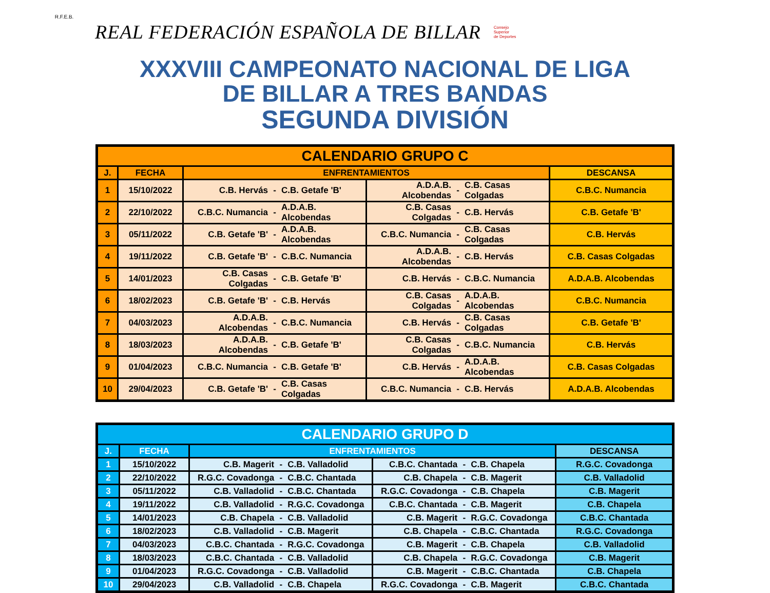R.F.E.B.
REAL FEDERACIÓN ESPAÑOLA DE BILLAR
Consejo
Superior
de Deportes
XXXVIII CAMPEONATO NACIONAL DE LIGA
DE BILLAR A TRES BANDAS
SEGUNDA DIVISIÓN
| CALENDARIO GRUPO C | | | | | | | | |
| --- | --- | --- | --- | --- | --- | --- | --- | --- |
| J. | FECHA | ENFRENTAMIENTOS | | | | | | DESCANSA |
| 1 | 15/10/2022 | C.B. Hervás | - | C.B. Getafe 'B' | A.D.A.B. Alcobendas | - | C.B. Casas Colgadas | C.B.C. Numancia |
| 2 | 22/10/2022 | C.B.C. Numancia | - | A.D.A.B. Alcobendas | C.B. Casas Colgadas | - | C.B. Hervás | C.B. Getafe 'B' |
| 3 | 05/11/2022 | C.B. Getafe 'B' | - | A.D.A.B. Alcobendas | C.B.C. Numancia | - | C.B. Casas Colgadas | C.B. Hervás |
| 4 | 19/11/2022 | C.B. Getafe 'B' | - | C.B.C. Numancia | A.D.A.B. Alcobendas | - | C.B. Hervás | C.B. Casas Colgadas |
| 5 | 14/01/2023 | C.B. Casas Colgadas | - | C.B. Getafe 'B' | C.B. Hervás | - | C.B.C. Numancia | A.D.A.B. Alcobendas |
| 6 | 18/02/2023 | C.B. Getafe 'B' | - | C.B. Hervás | C.B. Casas Colgadas | - | A.D.A.B. Alcobendas | C.B.C. Numancia |
| 7 | 04/03/2023 | A.D.A.B. Alcobendas | - | C.B.C. Numancia | C.B. Hervás | - | C.B. Casas Colgadas | C.B. Getafe 'B' |
| 8 | 18/03/2023 | A.D.A.B. Alcobendas | - | C.B. Getafe 'B' | C.B. Casas Colgadas | - | C.B.C. Numancia | C.B. Hervás |
| 9 | 01/04/2023 | C.B.C. Numancia | - | C.B. Getafe 'B' | C.B. Hervás | - | A.D.A.B. Alcobendas | C.B. Casas Colgadas |
| 10 | 29/04/2023 | C.B. Getafe 'B' | - | C.B. Casas Colgadas | C.B.C. Numancia | - | C.B. Hervás | A.D.A.B. Alcobendas |
| CALENDARIO GRUPO D | | | | | | | | |
| --- | --- | --- | --- | --- | --- | --- | --- | --- |
| J. | FECHA | ENFRENTAMIENTOS | | | | | | DESCANSA |
| 1 | 15/10/2022 | C.B. Magerit | - | C.B. Valladolid | C.B.C. Chantada | - | C.B. Chapela | R.G.C. Covadonga |
| 2 | 22/10/2022 | R.G.C. Covadonga | - | C.B.C. Chantada | C.B. Chapela | - | C.B. Magerit | C.B. Valladolid |
| 3 | 05/11/2022 | C.B. Valladolid | - | C.B.C. Chantada | R.G.C. Covadonga | - | C.B. Chapela | C.B. Magerit |
| 4 | 19/11/2022 | C.B. Valladolid | - | R.G.C. Covadonga | C.B.C. Chantada | - | C.B. Magerit | C.B. Chapela |
| 5 | 14/01/2023 | C.B. Chapela | - | C.B. Valladolid | C.B. Magerit | - | R.G.C. Covadonga | C.B.C. Chantada |
| 6 | 18/02/2023 | C.B. Valladolid | - | C.B. Magerit | C.B. Chapela | - | C.B.C. Chantada | R.G.C. Covadonga |
| 7 | 04/03/2023 | C.B.C. Chantada | - | R.G.C. Covadonga | C.B. Magerit | - | C.B. Chapela | C.B. Valladolid |
| 8 | 18/03/2023 | C.B.C. Chantada | - | C.B. Valladolid | C.B. Chapela | - | R.G.C. Covadonga | C.B. Magerit |
| 9 | 01/04/2023 | R.G.C. Covadonga | - | C.B. Valladolid | C.B. Magerit | - | C.B.C. Chantada | C.B. Chapela |
| 10 | 29/04/2023 | C.B. Valladolid | - | C.B. Chapela | R.G.C. Covadonga | - | C.B. Magerit | C.B.C. Chantada |